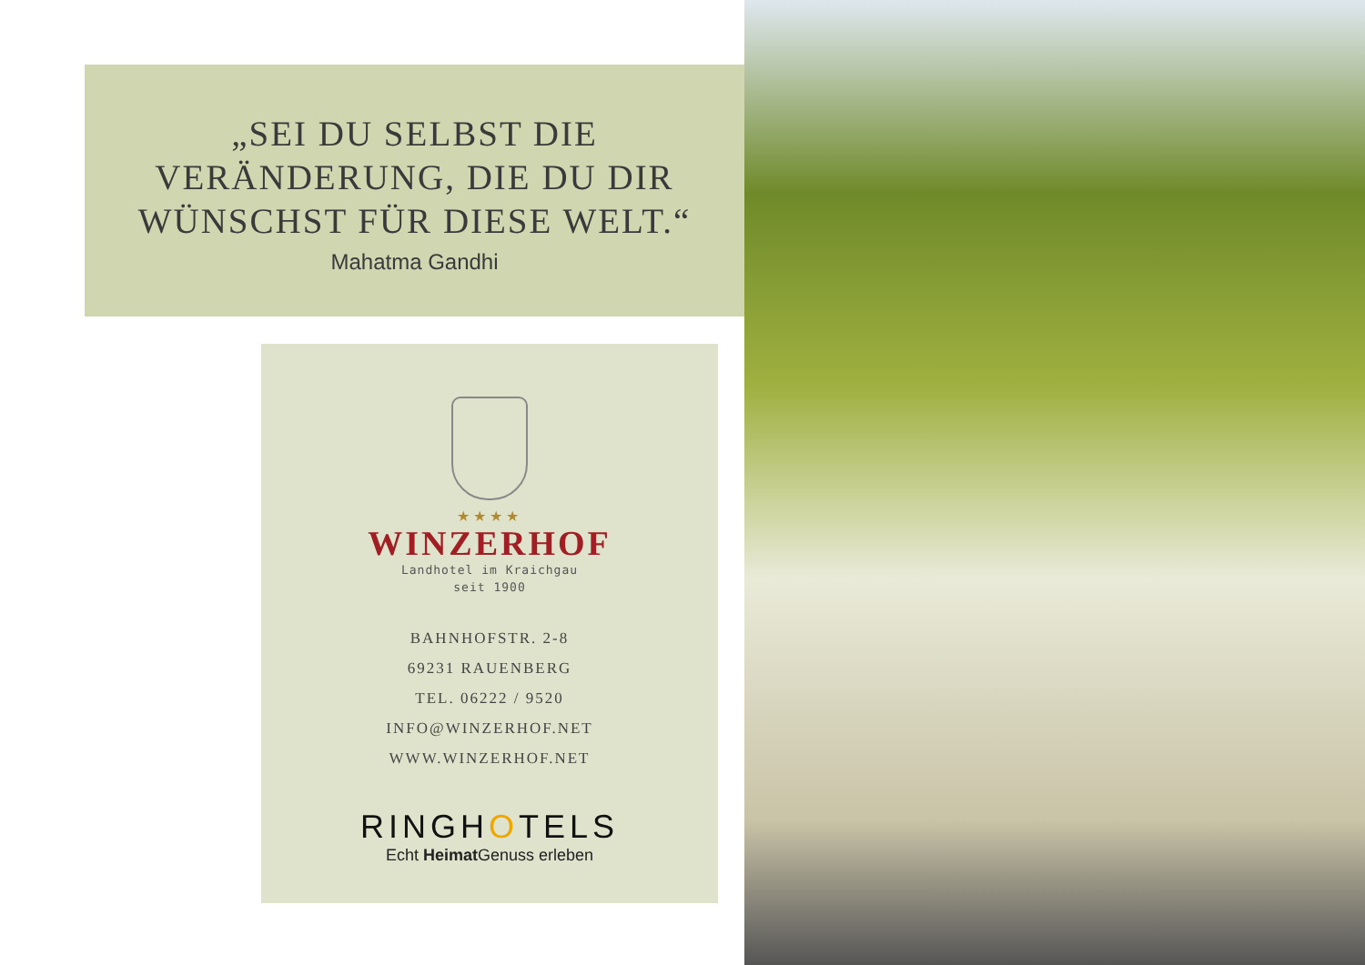„SEI DU SELBST DIE
VERÄNDERUNG, DIE DU DIR
WÜNSCHST FÜR DIESE WELT.“
Mahatma Gandhi
★★★★
WINZERHOF
Landhotel im Kraichgau
seit 1900
BAHNHOFSTR. 2-8
69231 RAUENBERG
TEL. 06222 / 9520
INFO@WINZERHOF.NET
WWW.WINZERHOF.NET
RINGHOTELS
Echt Heimat Genuss erleben